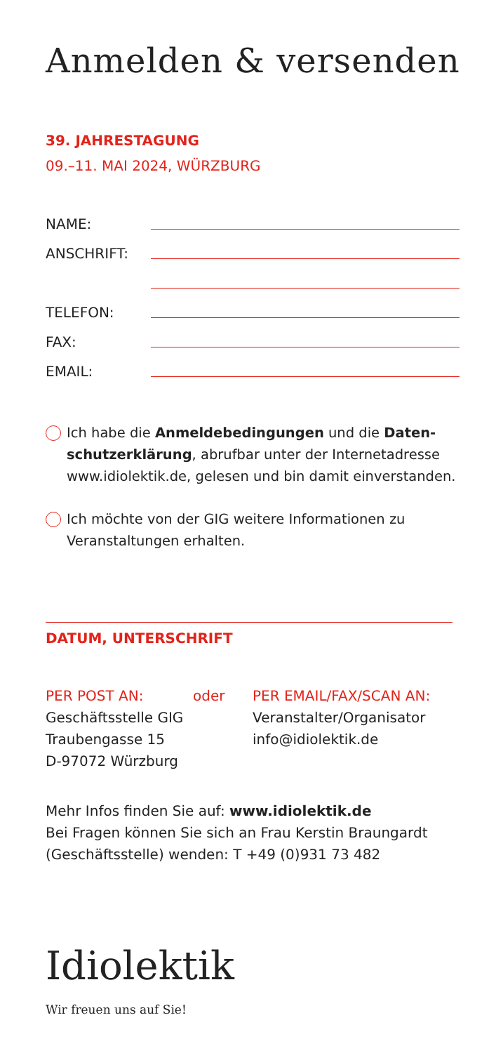Anmelden & versenden
39. JAHRESTAGUNG
09.–11. MAI 2024, WÜRZBURG
NAME:
ANSCHRIFT:
TELEFON:
FAX:
EMAIL:
Ich habe die Anmeldebedingungen und die Daten­schutzerklärung, abrufbar unter der Internetadresse www.idiolektik.de, gelesen und bin damit einverstanden.
Ich möchte von der GIG weitere Informationen zu Veranstaltungen erhalten.
DATUM, UNTERSCHRIFT
PER POST AN:
Geschäftsstelle GIG
Traubengasse 15
D-97072 Würzburg
oder PER EMAIL/FAX/SCAN AN:
Veranstalter/Organisator
info@idiolektik.de
Mehr Infos finden Sie auf: www.idiolektik.de
Bei Fragen können Sie sich an Frau Kerstin Braungardt
(Geschäftsstelle) wenden: T +49 (0)931 73 482
Idiolektik
Wir freuen uns auf Sie!